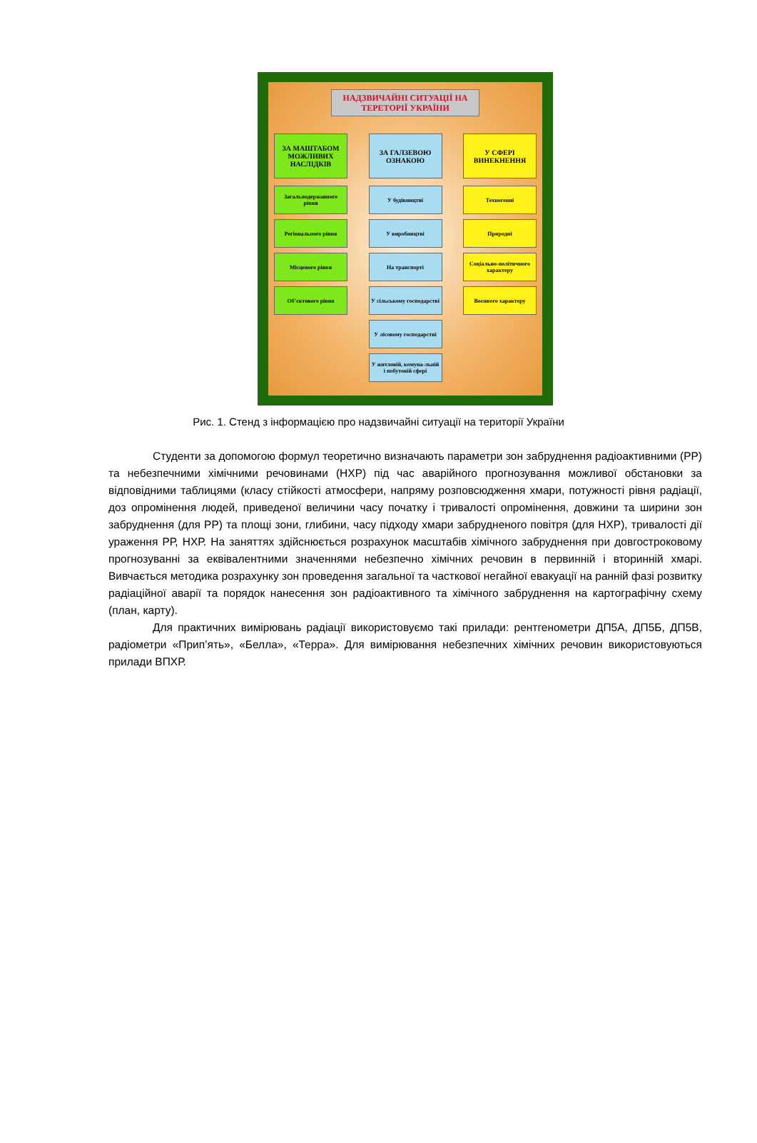НАДЗВИЧАЙНІ СИТУАЦІЇ НА ТЕРЕТОРІЇ УКРАЇНИ
ЗА МАШТАБОМ МОЖЛИВИХ НАСЛІДКІВ
Загальнодержавного рівня
Регіонального рівня
Місцевого рівня
Об’єктового рівня
ЗА ГАЛЗЕВОЮ ОЗНАКОЮ
У будівництві
У виробництві
На транспорті
У сільському господарстві
У лісовому господарстві
У житловій, комуна-льній і побутовій сфері
У СФЕРІ ВИНЕКНЕННЯ
Техногенні
Природні
Соціально-політичного характеру
Воєнного характеру
Рис. 1. Стенд з інформацією про надзвичайні ситуації на території України
Студенти за допомогою формул теоретично визначають параметри зон забруднення радіоактивними (РР) та небезпечними хімічними речовинами (НХР) під час аварійного прогнозування можливої обстановки за відповідними таблицями (класу стійкості атмосфери, напряму розповсюдження хмари, потужності рівня радіації, доз опромінення людей, приведеної величини часу початку і тривалості опромінення, довжини та ширини зон забруднення (для РР) та площі зони, глибини, часу підходу хмари забрудненого повітря (для НХР), тривалості дії ураження РР, НХР. На заняттях здійснюється розрахунок масштабів хімічного забруднення при довгостроковому прогнозуванні за еквівалентними значеннями небезпечно хімічних речовин в первинній і вторинній хмарі. Вивчається методика розрахунку зон проведення загальної та часткової негайної евакуації на ранній фазі розвитку радіаційної аварії та порядок нанесення зон радіоактивного та хімічного забруднення на картографічну схему (план, карту).
Для практичних вимірювань радіації використовуємо такі прилади: рентгенометри ДП5А, ДП5Б, ДП5В, радіометри «Прип’ять», «Белла», «Терра». Для вимірювання небезпечних хімічних речовин використовуються прилади ВПХР.